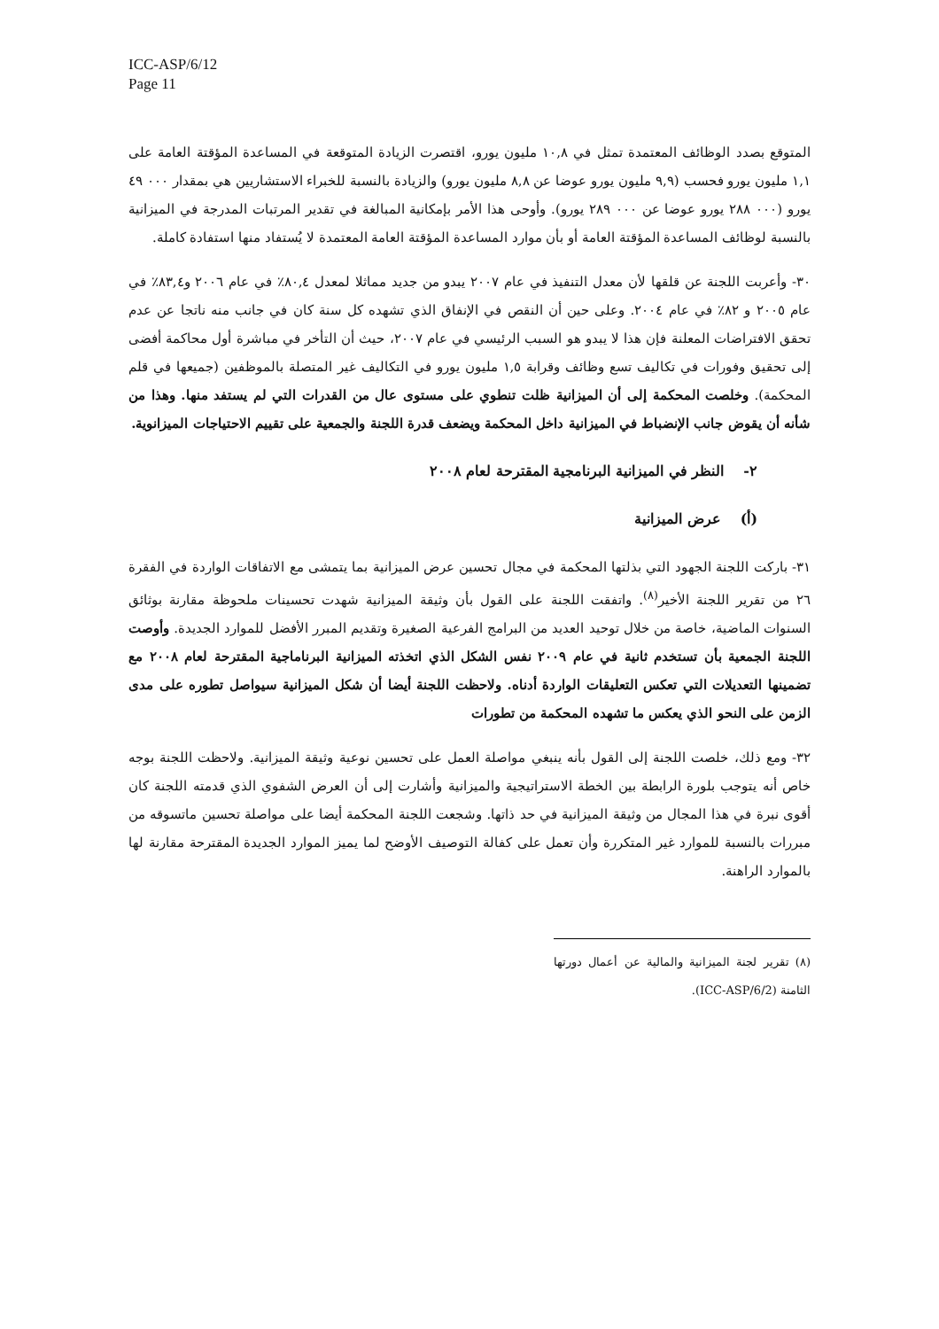ICC-ASP/6/12
Page 11
المتوقع بصدد الوظائف المعتمدة تمثل في ١٠,٨ مليون يورو، اقتصرت الزيادة المتوقعة في المساعدة المؤقتة العامة على ١,١ مليون يورو فحسب (٩,٩ مليون يورو عوضا عن ٨,٨ مليون يورو) والزيادة بالنسبة للخبراء الاستشاريين هي بمقدار ٠٠٠ ٤٩ يورو (٠٠٠ ٢٨٨ يورو عوضا عن ٠٠٠ ٢٨٩ يورو). وأوحى هذا الأمر بإمكانية المبالغة في تقدير المرتبات المدرجة في الميزانية بالنسبة لوظائف المساعدة المؤقتة العامة أو بأن موارد المساعدة المؤقتة العامة المعتمدة لا يُستفاد منها استفادة كاملة.
٣٠- وأعربت اللجنة عن قلقها لأن معدل التنفيذ في عام ٢٠٠٧ يبدو من جديد مماثلا لمعدل ٨٠,٤٪ في عام ٢٠٠٦ و٨٣,٤٪ في عام ٢٠٠٥ و ٨٢٪ في عام ٢٠٠٤. وعلى حين أن النقص في الإنفاق الذي تشهده كل سنة كان في جانب منه ناتجا عن عدم تحقق الافتراضات المعلنة فإن هذا لا يبدو هو السبب الرئيسي في عام ٢٠٠٧، حيث أن التأخر في مباشرة أول محاكمة أفضى إلى تحقيق وفورات في تكاليف تسع وظائف وقرابة ١,٥ مليون يورو في التكاليف غير المتصلة بالموظفين (جميعها في قلم المحكمة). وخلصت المحكمة إلى أن الميزانية ظلت تنطوي على مستوى عال من القدرات التي لم يستفد منها. وهذا من شأنه أن يقوض جانب الإنضباط في الميزانية داخل المحكمة ويضعف قدرة اللجنة والجمعية على تقييم الاحتياجات الميزانوية.
٢- النظر في الميزانية البرنامجية المقترحة لعام ٢٠٠٨
(أ) عرض الميزانية
٣١- باركت اللجنة الجهود التي بذلتها المحكمة في مجال تحسين عرض الميزانية بما يتمشى مع الاتفاقات الواردة في الفقرة ٢٦ من تقرير اللجنة الأخير<sup>(٨)</sup>. واتفقت اللجنة على القول بأن وثيقة الميزانية شهدت تحسينات ملحوظة مقارنة بوثائق السنوات الماضية، خاصة من خلال توحيد العديد من البرامج الفرعية الصغيرة وتقديم المبرر الأفضل للموارد الجديدة. وأوصت اللجنة الجمعية بأن تستخدم ثانية في عام ٢٠٠٩ نفس الشكل الذي اتخذته الميزانية البرناماجية المقترحة لعام ٢٠٠٨ مع تضمينها التعديلات التي تعكس التعليقات الواردة أدناه. ولاحظت اللجنة أيضا أن شكل الميزانية سيواصل تطوره على مدى الزمن على النحو الذي يعكس ما تشهده المحكمة من تطورات
٣٢- ومع ذلك، خلصت اللجنة إلى القول بأنه ينبغي مواصلة العمل على تحسين نوعية وثيقة الميزانية. ولاحظت اللجنة بوجه خاص أنه يتوجب بلورة الرابطة بين الخطة الاستراتيجية والميزانية وأشارت إلى أن العرض الشفوي الذي قدمته اللجنة كان أقوى نبرة في هذا المجال من وثيقة الميزانية في حد ذاتها. وشجعت اللجنة المحكمة أيضا على مواصلة تحسين ماتسوقه من مبررات بالنسبة للموارد غير المتكررة وأن تعمل على كفالة التوصيف الأوضح لما يميز الموارد الجديدة المقترحة مقارنة لها بالموارد الراهنة.
(٨) تقرير لجنة الميزانية والمالية عن أعمال دورتها الثامنة (ICC-ASP/6/2).